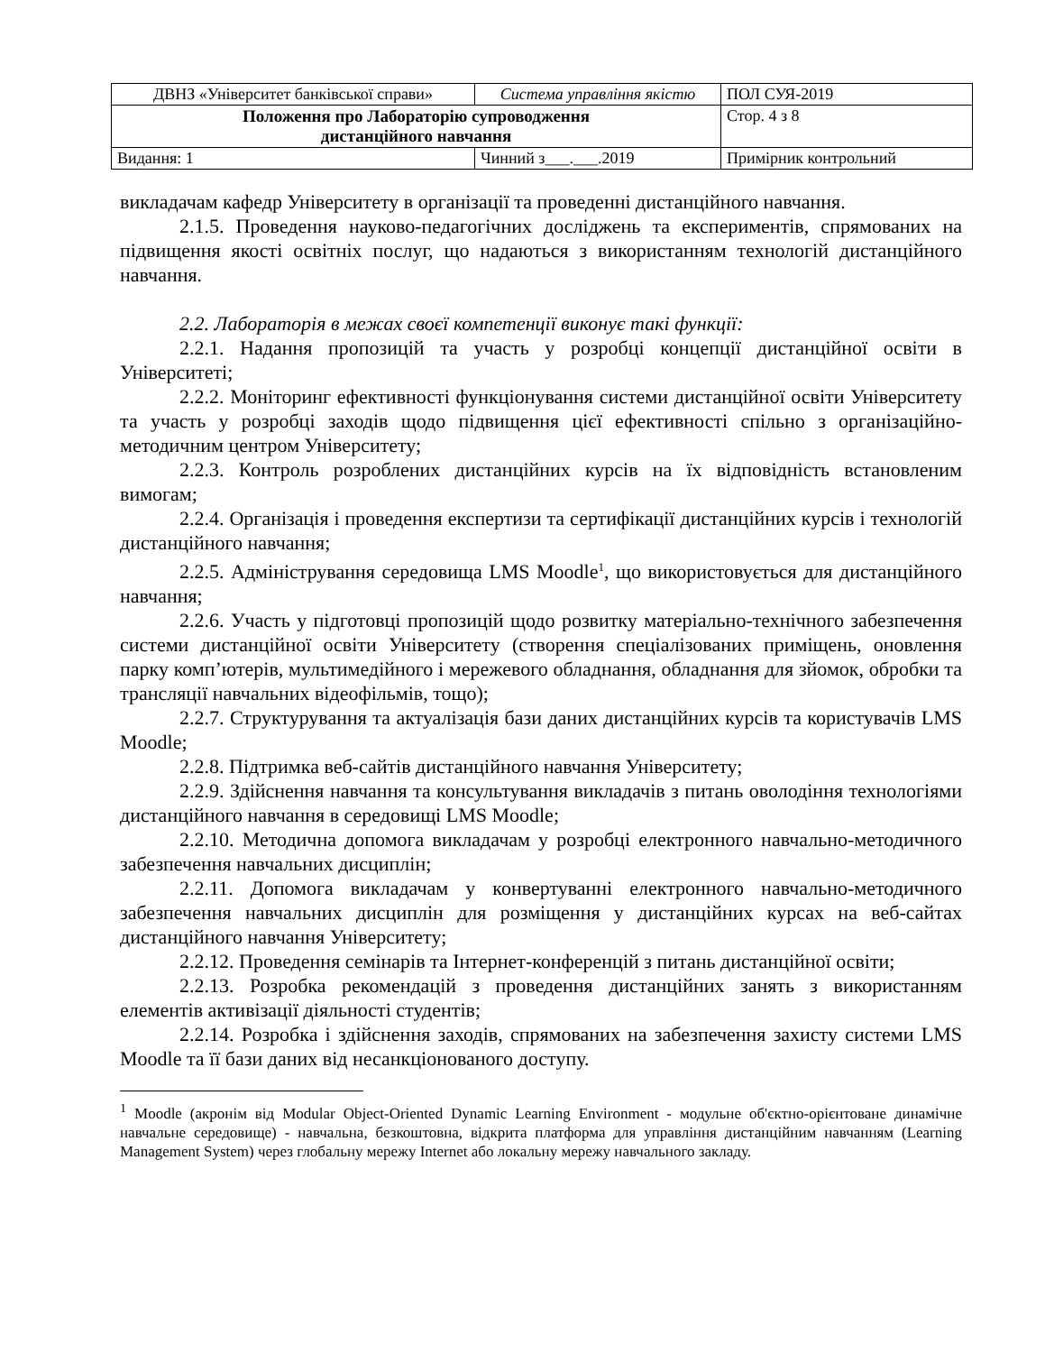| ДВНЗ «Університет банківської справи» | Система управління якістю | ПОЛ СУЯ-2019 |
| Положення про Лабораторію супроводження дистанційного навчання | | Стор. 4 з 8 |
| Видання: 1 | Чинний з___.___.2019 | Примірник контрольний |
викладачам кафедр Університету в організації та проведенні дистанційного навчання.
2.1.5. Проведення науково-педагогічних досліджень та експериментів, спрямованих на підвищення якості освітніх послуг, що надаються з використанням технологій дистанційного навчання.
2.2. Лабораторія в межах своєї компетенції виконує такі функції:
2.2.1. Надання пропозицій та участь у розробці концепції дистанційної освіти в Університеті;
2.2.2. Моніторинг ефективності функціонування системи дистанційної освіти Університету та участь у розробці заходів щодо підвищення цієї ефективності спільно з організаційно-методичним центром Університету;
2.2.3. Контроль розроблених дистанційних курсів на їх відповідність встановленим вимогам;
2.2.4. Організація і проведення експертизи та сертифікації дистанційних курсів і технологій дистанційного навчання;
2.2.5. Адміністрування середовища LMS Moodle<sup>1</sup>, що використовується для дистанційного навчання;
2.2.6. Участь у підготовці пропозицій щодо розвитку матеріально-технічного забезпечення системи дистанційної освіти Університету (створення спеціалізованих приміщень, оновлення парку комп’ютерів, мультимедійного і мережевого обладнання, обладнання для зйомок, обробки та трансляції навчальних відеофільмів, тощо);
2.2.7. Структурування та актуалізація бази даних дистанційних курсів та користувачів LMS Moodle;
2.2.8. Підтримка веб-сайтів дистанційного навчання Університету;
2.2.9. Здійснення навчання та консультування викладачів з питань оволодіння технологіями дистанційного навчання в середовищі LMS Moodle;
2.2.10. Методична допомога викладачам у розробці електронного навчально-методичного забезпечення навчальних дисциплін;
2.2.11. Допомога викладачам у конвертуванні електронного навчально-методичного забезпечення навчальних дисциплін для розміщення у дистанційних курсах на веб-сайтах дистанційного навчання Університету;
2.2.12. Проведення семінарів та Інтернет-конференцій з питань дистанційної освіти;
2.2.13. Розробка рекомендацій з проведення дистанційних занять з використанням елементів активізації діяльності студентів;
2.2.14. Розробка і здійснення заходів, спрямованих на забезпечення захисту системи LMS Moodle та її бази даних від несанкціонованого доступу.
<sup>1</sup> Moodle (акронім від Modular Object-Oriented Dynamic Learning Environment - модульне об'єктно-орієнтоване динамічне навчальне середовище) - навчальна, безкоштовна, відкрита платформа для управління дистанційним навчанням (Learning Management System) через глобальну мережу Internet або локальну мережу навчального закладу.